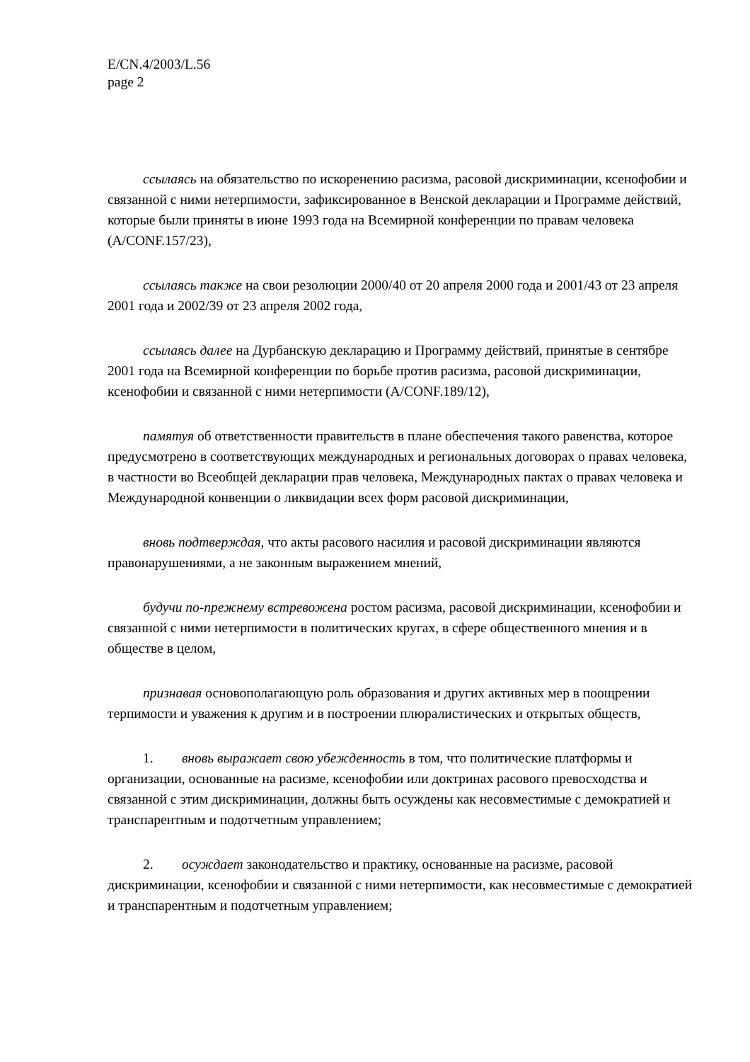E/CN.4/2003/L.56
page 2
ссылаясь на обязательство по искоренению расизма, расовой дискриминации, ксенофобии и связанной с ними нетерпимости, зафиксированное в Венской декларации и Программе действий, которые были приняты в июне 1993 года на Всемирной конференции по правам человека (A/CONF.157/23),
ссылаясь также на свои резолюции 2000/40 от 20 апреля 2000 года и 2001/43 от 23 апреля 2001 года и 2002/39 от 23 апреля 2002 года,
ссылаясь далее на Дурбанскую декларацию и Программу действий, принятые в сентябре 2001 года на Всемирной конференции по борьбе против расизма, расовой дискриминации, ксенофобии и связанной с ними нетерпимости (A/CONF.189/12),
памятуя об ответственности правительств в плане обеспечения такого равенства, которое предусмотрено в соответствующих международных и региональных договорах о правах человека, в частности во Всеобщей декларации прав человека, Международных пактах о правах человека и Международной конвенции о ликвидации всех форм расовой дискриминации,
вновь подтверждая, что акты расового насилия и расовой дискриминации являются правонарушениями, а не законным выражением мнений,
будучи по-прежнему встревожена ростом расизма, расовой дискриминации, ксенофобии и связанной с ними нетерпимости в политических кругах, в сфере общественного мнения и в обществе в целом,
признавая основополагающую роль образования и других активных мер в поощрении терпимости и уважения к другим и в построении плюралистических и открытых обществ,
1. вновь выражает свою убежденность в том, что политические платформы и организации, основанные на расизме, ксенофобии или доктринах расового превосходства и связанной с этим дискриминации, должны быть осуждены как несовместимые с демократией и транспарентным и подотчетным управлением;
2. осуждает законодательство и практику, основанные на расизме, расовой дискриминации, ксенофобии и связанной с ними нетерпимости, как несовместимые с демократией и транспарентным и подотчетным управлением;